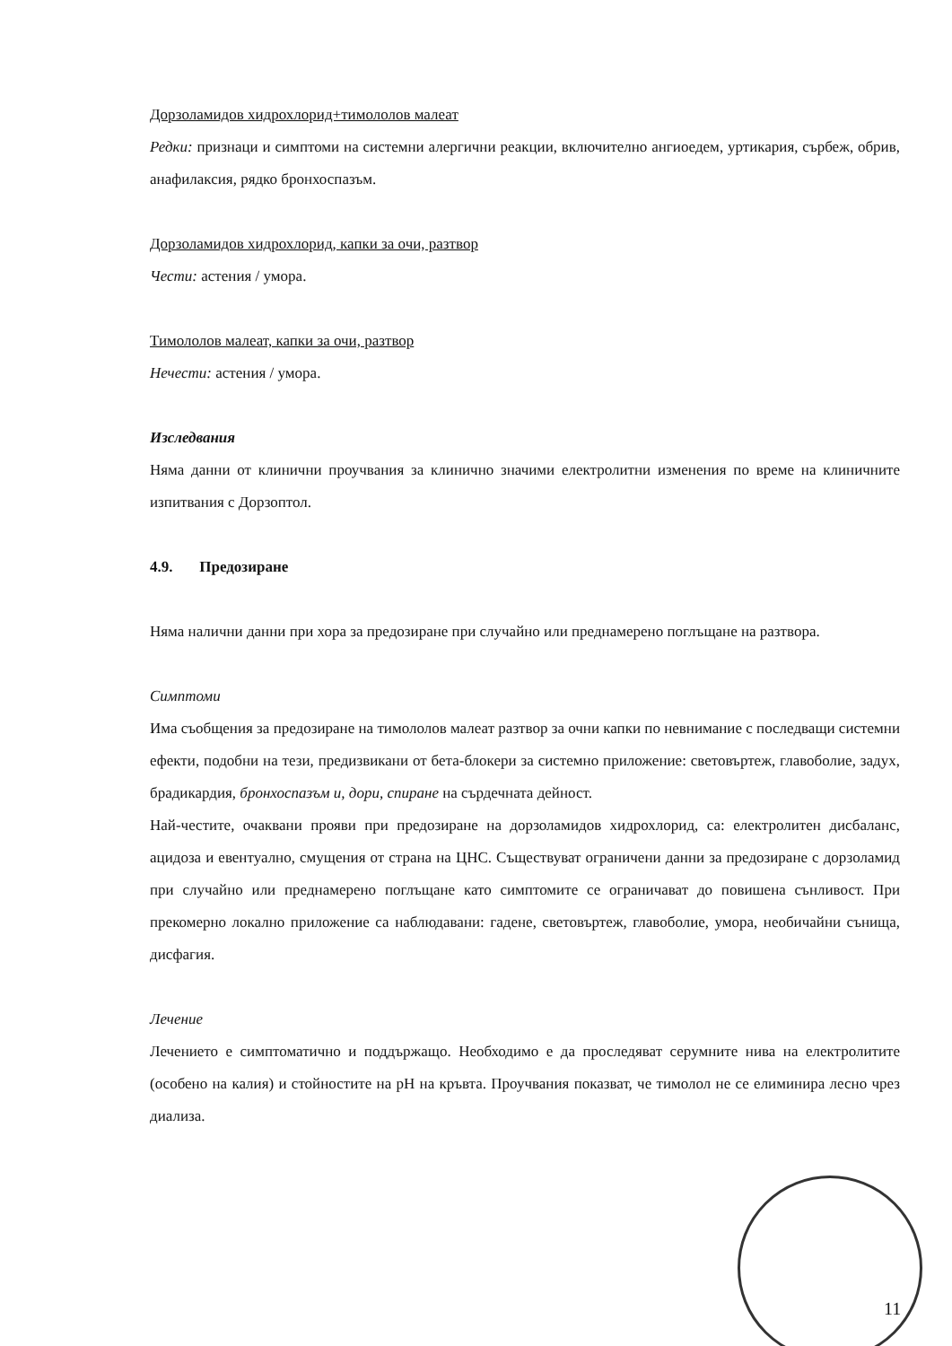Дорзоламидов хидрохлорид+тимололов малеат
Редки: признаци и симптоми на системни алергични реакции, включително ангиоедем, уртикария, сърбеж, обрив, анафилаксия, рядко бронхоспазъм.
Дорзоламидов хидрохлорид, капки за очи, разтвор
Чести: астения / умора.
Тимололов малеат, капки за очи, разтвор
Нечести: астения / умора.
Изследвания
Няма данни от клинични проучвания за клинично значими електролитни изменения по време на клиничните изпитвания с Дорзоптол.
4.9. Предозиране
Няма налични данни при хора за предозиране при случайно или преднамерено поглъщане на разтвора.
Симптоми
Има съобщения за предозиране на тимололов малеат разтвор за очни капки по невнимание с последващи системни ефекти, подобни на тези, предизвикани от бета-блокери за системно приложение: световъртеж, главоболие, задух, брадикардия, бронхоспазъм и, дори, спиране на сърдечната дейност.
Най-честите, очаквани прояви при предозиране на дорзоламидов хидрохлорид, са: електролитен дисбаланс, ацидоза и евентуално, смущения от страна на ЦНС. Съществуват ограничени данни за предозиране с дорзоламид при случайно или преднамерено поглъщане като симптомите се ограничават до повишена сънливост. При прекомерно локално приложение са наблюдавани: гадене, световъртеж, главоболие, умора, необичайни сънища, дисфагия.
Лечение
Лечението е симптоматично и поддържащо. Необходимо е да проследяват серумните нива на електролитите (особено на калия) и стойностите на pH на кръвта. Проучвания показват, че тимолол не се елиминира лесно чрез диализа.
11